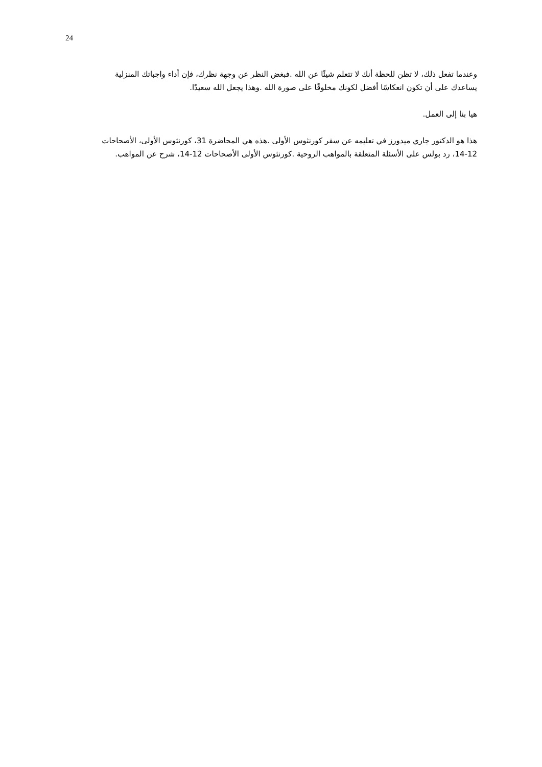24
وعندما تفعل ذلك، لا تظن للحظة أنك لا تتعلم شيئًا عن الله .فبغض النظر عن وجهة نظرك، فإن أداء واجباتك المنزلية يساعدك على أن تكون انعكاسًا أفضل لكونك مخلوقًا على صورة الله .وهذا يجعل الله سعيدًا.
هيا بنا إلى العمل.
هذا هو الدكتور جاري ميدورز في تعليمه عن سفر كورنثوس الأولى .هذه هي المحاضرة 31، كورنثوس الأولى، الأصحاحات 12-14، رد بولس على الأسئلة المتعلقة بالمواهب الروحية .كورنثوس الأولى الأصحاحات 12-14، شرح عن المواهب.